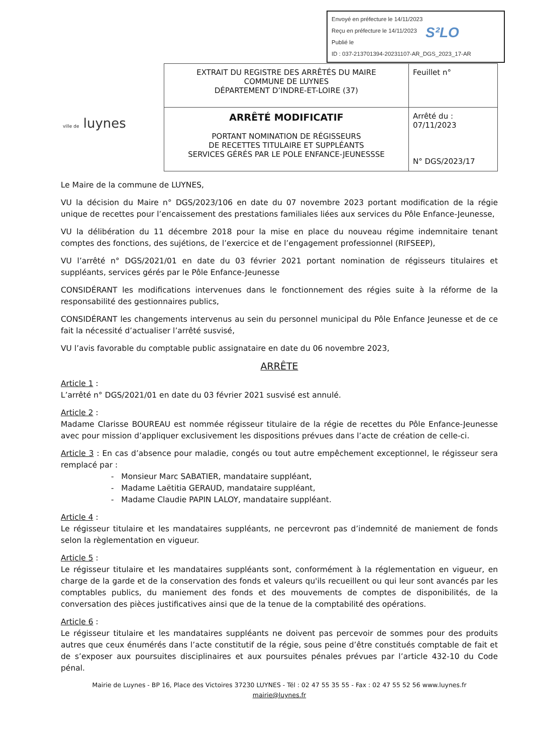Envoyé en préfecture le 14/11/2023
Reçu en préfecture le 14/11/2023
Publié le
ID : 037-213701394-20231107-AR_DGS_2023_17-AR
S²LO
ville de luynes
| EXTRAIT DU REGISTRE DES ARRÊTÉS DU MAIRE COMMUNE DE LUYNES DÉPARTEMENT D’INDRE-ET-LOIRE (37) | Feuillet n° |
| ARRÊTÉ MODIFICATIF PORTANT NOMINATION DE RÉGISSEURS DE RECETTES TITULAIRE ET SUPPLÉANTS SERVICES GÉRÉS PAR LE POLE ENFANCE-JEUNESSSE | Arrêté du : 07/11/2023 N° DGS/2023/17 |
Le Maire de la commune de LUYNES,
VU la décision du Maire n° DGS/2023/106 en date du 07 novembre 2023 portant modification de la régie unique de recettes pour l’encaissement des prestations familiales liées aux services du Pôle Enfance-Jeunesse,
VU la délibération du 11 décembre 2018 pour la mise en place du nouveau régime indemnitaire tenant comptes des fonctions, des sujétions, de l’exercice et de l’engagement professionnel (RIFSEEP),
VU l’arrêté n° DGS/2021/01 en date du 03 février 2021 portant nomination de régisseurs titulaires et suppléants, services gérés par le Pôle Enfance-Jeunesse
CONSIDÉRANT les modifications intervenues dans le fonctionnement des régies suite à la réforme de la responsabilité des gestionnaires publics,
CONSIDÉRANT les changements intervenus au sein du personnel municipal du Pôle Enfance Jeunesse et de ce fait la nécessité d’actualiser l’arrêté susvisé,
VU l’avis favorable du comptable public assignataire en date du 06 novembre 2023,
ARRÊTE
Article 1 :
L’arrêté n° DGS/2021/01 en date du 03 février 2021 susvisé est annulé.
Article 2 :
Madame Clarisse BOUREAU est nommée régisseur titulaire de la régie de recettes du Pôle Enfance-Jeunesse avec pour mission d’appliquer exclusivement les dispositions prévues dans l’acte de création de celle-ci.
Article 3 : En cas d’absence pour maladie, congés ou tout autre empêchement exceptionnel, le régisseur sera remplacé par :
- Monsieur Marc SABATIER, mandataire suppléant,
- Madame Laëtitia GERAUD, mandataire suppléant,
- Madame Claudie PAPIN LALOY, mandataire suppléant.
Article 4 :
Le régisseur titulaire et les mandataires suppléants, ne percevront pas d’indemnité de maniement de fonds selon la règlementation en vigueur.
Article 5 :
Le régisseur titulaire et les mandataires suppléants sont, conformément à la réglementation en vigueur, en charge de la garde et de la conservation des fonds et valeurs qu'ils recueillent ou qui leur sont avancés par les comptables publics, du maniement des fonds et des mouvements de comptes de disponibilités, de la conversation des pièces justificatives ainsi que de la tenue de la comptabilité des opérations.
Article 6 :
Le régisseur titulaire et les mandataires suppléants ne doivent pas percevoir de sommes pour des produits autres que ceux énumérés dans l’acte constitutif de la régie, sous peine d’être constitués comptable de fait et de s’exposer aux poursuites disciplinaires et aux poursuites pénales prévues par l’article 432-10 du Code pénal.
Mairie de Luynes - BP 16, Place des Victoires 37230 LUYNES - Tél : 02 47 55 35 55 - Fax : 02 47 55 52 56 www.luynes.fr
mairie@luynes.fr